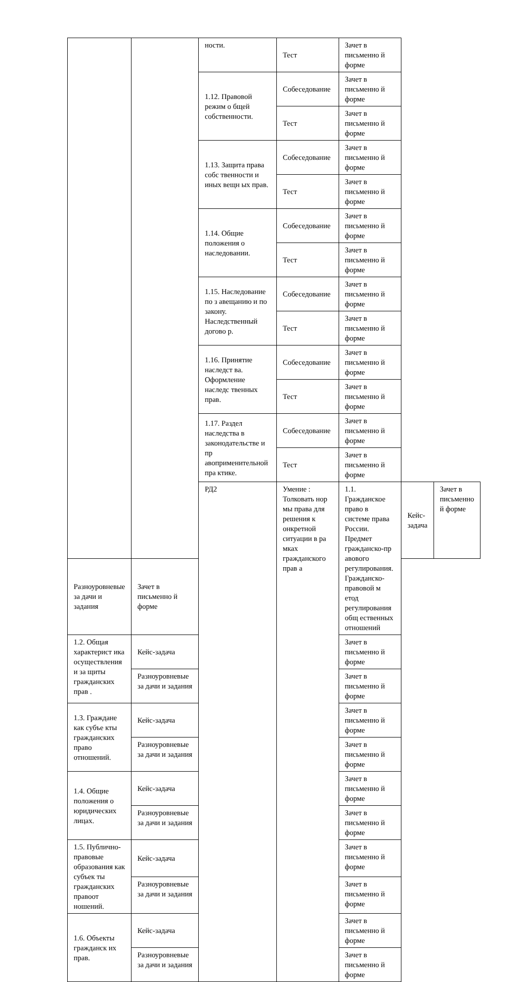| | | ности. | Тест | Зачет в письменно й форме | | |
| | | 1.12. Правовой режим о бщей собственности. | Собеседование | Зачет в письменно й форме | | |
| | | | Тест | Зачет в письменно й форме | | |
| | | 1.13. Защита права собс твенности и иных вещн ых прав. | Собеседование | Зачет в письменно й форме | | |
| | | | Тест | Зачет в письменно й форме | | |
| | | 1.14. Общие положения о наследовании. | Собеседование | Зачет в письменно й форме | | |
| | | | Тест | Зачет в письменно й форме | | |
| | | 1.15. Наследование по з авещанию и по закону. Наследственный догово р. | Собеседование | Зачет в письменно й форме | | |
| | | | Тест | Зачет в письменно й форме | | |
| | | 1.16. Принятие наследст ва. Оформление наследс твенных прав. | Собеседование | Зачет в письменно й форме | | |
| | | | Тест | Зачет в письменно й форме | | |
| | | 1.17. Раздел наследства в законодательстве и пр авоприменительной пра ктике. | Собеседование | Зачет в письменно й форме | | |
| | | | Тест | Зачет в письменно й форме | | |
| | | РД2 | Умение : Толковать нор мы права для решения к онкретной ситуации в ра мках гражданского прав а | 1.1. Гражданское право в системе права России. Предмет гражданско-пр авового регулирования. Гражданско-правовой м етод регулирования общ ественных отношений | Кейс-задача | Зачет в письменно й форме |
| Разноуровневые за дачи и задания | Зачет в письменно й форме | | | | | |
| 1.2. Общая характерист ика осуществления и за щиты гражданских прав . | Кейс-задача | | | Зачет в письменно й форме | | |
| | Разноуровневые за дачи и задания | | | Зачет в письменно й форме | | |
| 1.3. Граждане как субъе кты гражданских право отношений. | Кейс-задача | | | Зачет в письменно й форме | | |
| | Разноуровневые за дачи и задания | | | Зачет в письменно й форме | | |
| 1.4. Общие положения о юридических лицах. | Кейс-задача | | | Зачет в письменно й форме | | |
| | Разноуровневые за дачи и задания | | | Зачет в письменно й форме | | |
| 1.5. Публично-правовые образования как субъек ты гражданских правоот ношений. | Кейс-задача | | | Зачет в письменно й форме | | |
| | Разноуровневые за дачи и задания | | | Зачет в письменно й форме | | |
| 1.6. Объекты гражданск их прав. | Кейс-задача | | | Зачет в письменно й форме | | |
| | Разноуровневые за дачи и задания | | | Зачет в письменно й форме | | |